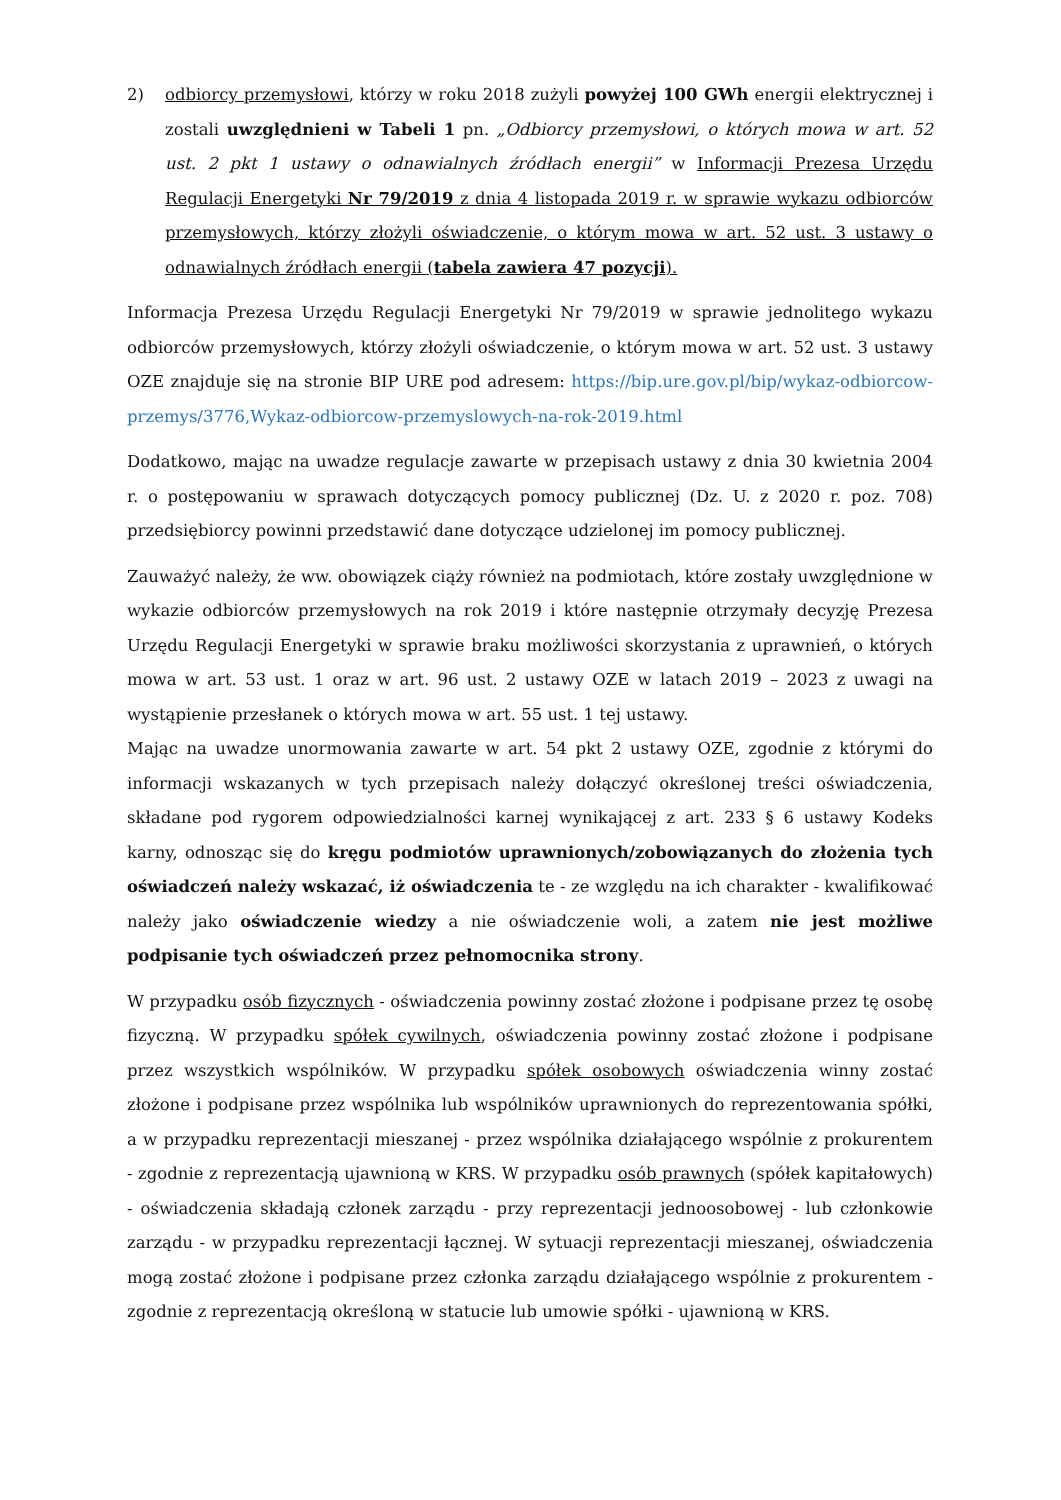2) odbiorcy przemysłowi, którzy w roku 2018 zużyli powyżej 100 GWh energii elektrycznej i zostali uwzględnieni w Tabeli 1 pn. „Odbiorcy przemysłowi, o których mowa w art. 52 ust. 2 pkt 1 ustawy o odnawialnych źródłach energii” w Informacji Prezesa Urzędu Regulacji Energetyki Nr 79/2019 z dnia 4 listopada 2019 r. w sprawie wykazu odbiorców przemysłowych, którzy złożyli oświadczenie, o którym mowa w art. 52 ust. 3 ustawy o odnawialnych źródłach energii (tabela zawiera 47 pozycji).
Informacja Prezesa Urzędu Regulacji Energetyki Nr 79/2019 w sprawie jednolitego wykazu odbiorców przemysłowych, którzy złożyli oświadczenie, o którym mowa w art. 52 ust. 3 ustawy OZE znajduje się na stronie BIP URE pod adresem: https://bip.ure.gov.pl/bip/wykaz-odbiorcow-przemys/3776,Wykaz-odbiorcow-przemyslowych-na-rok-2019.html
Dodatkowo, mając na uwadze regulacje zawarte w przepisach ustawy z dnia 30 kwietnia 2004 r. o postępowaniu w sprawach dotyczących pomocy publicznej (Dz. U. z 2020 r. poz. 708) przedsiębiorcy powinni przedstawić dane dotyczące udzielonej im pomocy publicznej.
Zauważyć należy, że ww. obowiązek ciąży również na podmiotach, które zostały uwzględnione w wykazie odbiorców przemysłowych na rok 2019 i które następnie otrzymały decyzję Prezesa Urzędu Regulacji Energetyki w sprawie braku możliwości skorzystania z uprawnień, o których mowa w art. 53 ust. 1 oraz w art. 96 ust. 2 ustawy OZE w latach 2019 – 2023 z uwagi na wystąpienie przesłanek o których mowa w art. 55 ust. 1 tej ustawy.
Mając na uwadze unormowania zawarte w art. 54 pkt 2 ustawy OZE, zgodnie z którymi do informacji wskazanych w tych przepisach należy dołączyć określonej treści oświadczenia, składane pod rygorem odpowiedzialności karnej wynikającej z art. 233 § 6 ustawy Kodeks karny, odnosząc się do kręgu podmiotów uprawnionych/zobowiązanych do złożenia tych oświadczeń należy wskazać, iż oświadczenia te - ze względu na ich charakter - kwalifikować należy jako oświadczenie wiedzy a nie oświadczenie woli, a zatem nie jest możliwe podpisanie tych oświadczeń przez pełnomocnika strony.
W przypadku osób fizycznych - oświadczenia powinny zostać złożone i podpisane przez tę osobę fizyczną. W przypadku spółek cywilnych, oświadczenia powinny zostać złożone i podpisane przez wszystkich wspólników. W przypadku spółek osobowych oświadczenia winny zostać złożone i podpisane przez wspólnika lub wspólników uprawnionych do reprezentowania spółki, a w przypadku reprezentacji mieszanej - przez wspólnika działającego wspólnie z prokurentem - zgodnie z reprezentacją ujawnioną w KRS. W przypadku osób prawnych (spółek kapitałowych) - oświadczenia składają członek zarządu - przy reprezentacji jednoosobowej - lub członkowie zarządu - w przypadku reprezentacji łącznej. W sytuacji reprezentacji mieszanej, oświadczenia mogą zostać złożone i podpisane przez członka zarządu działającego wspólnie z prokurentem - zgodnie z reprezentacją określoną w statucie lub umowie spółki - ujawnioną w KRS.